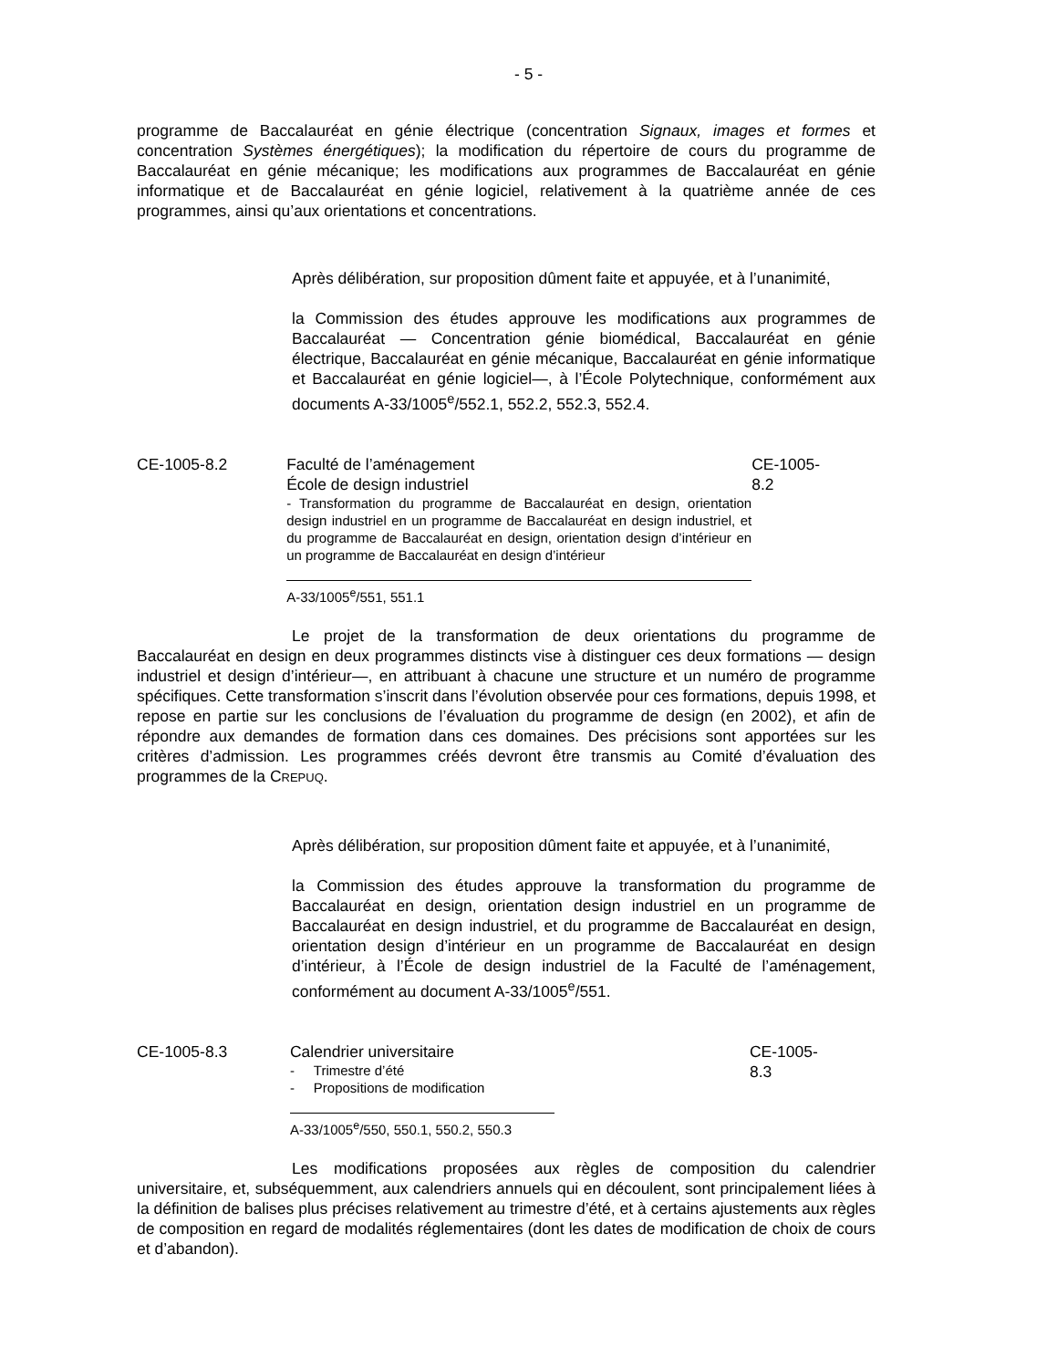- 5 -
programme de Baccalauréat en génie électrique (concentration Signaux, images et formes et concentration Systèmes énergétiques); la modification du répertoire de cours du programme de Baccalauréat en génie mécanique; les modifications aux programmes de Baccalauréat en génie informatique et de Baccalauréat en génie logiciel, relativement à la quatrième année de ces programmes, ainsi qu’aux orientations et concentrations.
Après délibération, sur proposition dûment faite et appuyée, et à l’unanimité,
la Commission des études approuve les modifications aux programmes de Baccalauréat — Concentration génie biomédical, Baccalauréat en génie électrique, Baccalauréat en génie mécanique, Baccalauréat en génie informatique et Baccalauréat en génie logiciel—, à l’École Polytechnique, conformément aux documents A-33/1005<sup>e</sup>/552.1, 552.2, 552.3, 552.4.
CE-1005-8.2 Faculté de l’aménagement
École de design industriel
- Transformation du programme de Baccalauréat en design, orientation design industriel en un programme de Baccalauréat en design industriel, et du programme de Baccalauréat en design, orientation design d’intérieur en un programme de Baccalauréat en design d’intérieur
A-33/1005<sup>e</sup>/551, 551.1
CE-1005-8.2
Le projet de la transformation de deux orientations du programme de Baccalauréat en design en deux programmes distincts vise à distinguer ces deux formations — design industriel et design d’intérieur—, en attribuant à chacune une structure et un numéro de programme spécifiques. Cette transformation s’inscrit dans l’évolution observée pour ces formations, depuis 1998, et repose en partie sur les conclusions de l’évaluation du programme de design (en 2002), et afin de répondre aux demandes de formation dans ces domaines. Des précisions sont apportées sur les critères d’admission. Les programmes créés devront être transmis au Comité d’évaluation des programmes de la CREPUQ.
Après délibération, sur proposition dûment faite et appuyée, et à l’unanimité,
la Commission des études approuve la transformation du programme de Baccalauréat en design, orientation design industriel en un programme de Baccalauréat en design industriel, et du programme de Baccalauréat en design, orientation design d’intérieur en un programme de Baccalauréat en design d’intérieur, à l’École de design industriel de la Faculté de l’aménagement, conformément au document A-33/1005<sup>e</sup>/551.
CE-1005-8.3 Calendrier universitaire
- Trimestre d’été
- Propositions de modification
A-33/1005<sup>e</sup>/550, 550.1, 550.2, 550.3
CE-1005-8.3
Les modifications proposées aux règles de composition du calendrier universitaire, et, subséquemment, aux calendriers annuels qui en découlent, sont principalement liées à la définition de balises plus précises relativement au trimestre d’été, et à certains ajustements aux règles de composition en regard de modalités réglementaires (dont les dates de modification de choix de cours et d’abandon).